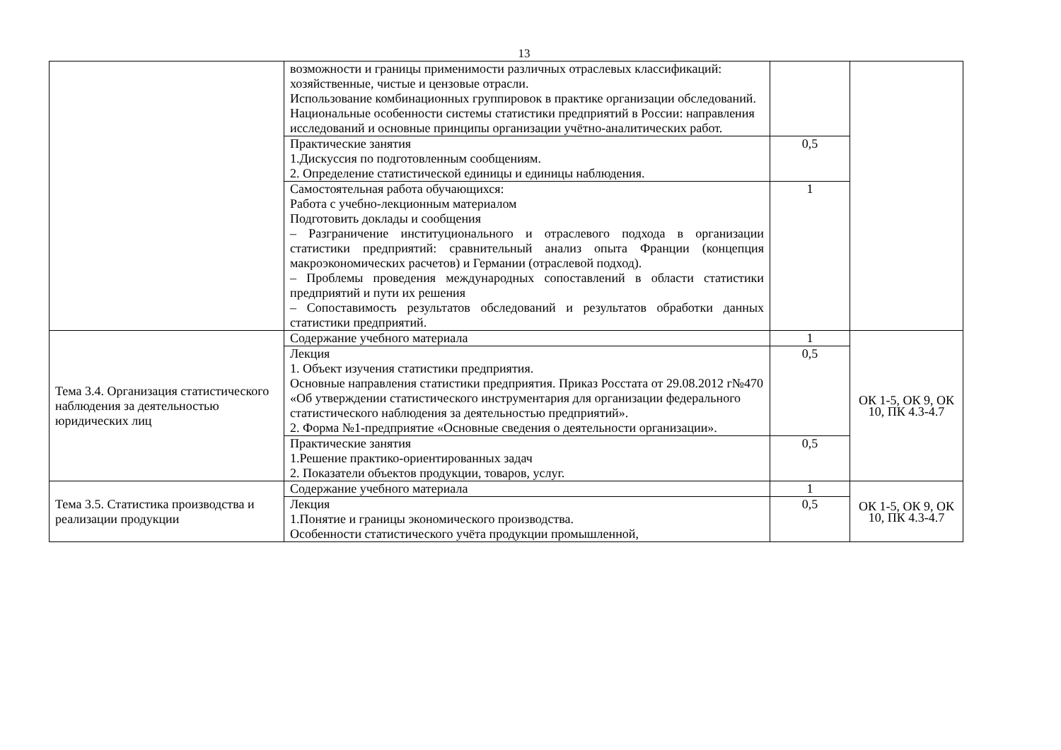13
| | возможности и границы применимости различных отраслевых классификаций: хозяйственные, чистые и цензовые отрасли. Использование комбинационных группировок в практике организации обследований. Национальные особенности системы статистики предприятий в России: направления исследований и основные принципы организации учётно-аналитических работ. | | |
| | Практические занятия 1.Дискуссия по подготовленным сообщениям. 2. Определение статистической единицы и единицы наблюдения. | 0,5 | |
| | Самостоятельная работа обучающихся: Работа с учебно-лекционным материалом Подготовить доклады и сообщения – Разграничение институционального и отраслевого подхода в организации статистики предприятий: сравнительный анализ опыта Франции (концепция макроэкономических расчетов) и Германии (отраслевой подход). – Проблемы проведения международных сопоставлений в области статистики предприятий и пути их решения – Сопоставимость результатов обследований и результатов обработки данных статистики предприятий. | 1 | |
| Тема 3.4. Организация статистического наблюдения за деятельностью юридических лиц | Содержание учебного материала | 1 | ОК 1-5, ОК 9, ОК 10, ПК 4.3-4.7 |
| | Лекция 1. Объект изучения статистики предприятия. Основные направления статистики предприятия. Приказ Росстата от 29.08.2012 г№470 «Об утверждении статистического инструментария для организации федерального статистического наблюдения за деятельностью предприятий». 2. Форма №1-предприятие «Основные сведения о деятельности организации». | 0,5 | |
| | Практические занятия 1.Решение практико-ориентированных задач 2. Показатели объектов продукции, товаров, услуг. | 0,5 | |
| Тема 3.5. Статистика производства и реализации продукции | Содержание учебного материала | 1 | ОК 1-5, ОК 9, ОК 10, ПК 4.3-4.7 |
| | Лекция 1.Понятие и границы экономического производства. Особенности статистического учёта продукции промышленной, | 0,5 | |